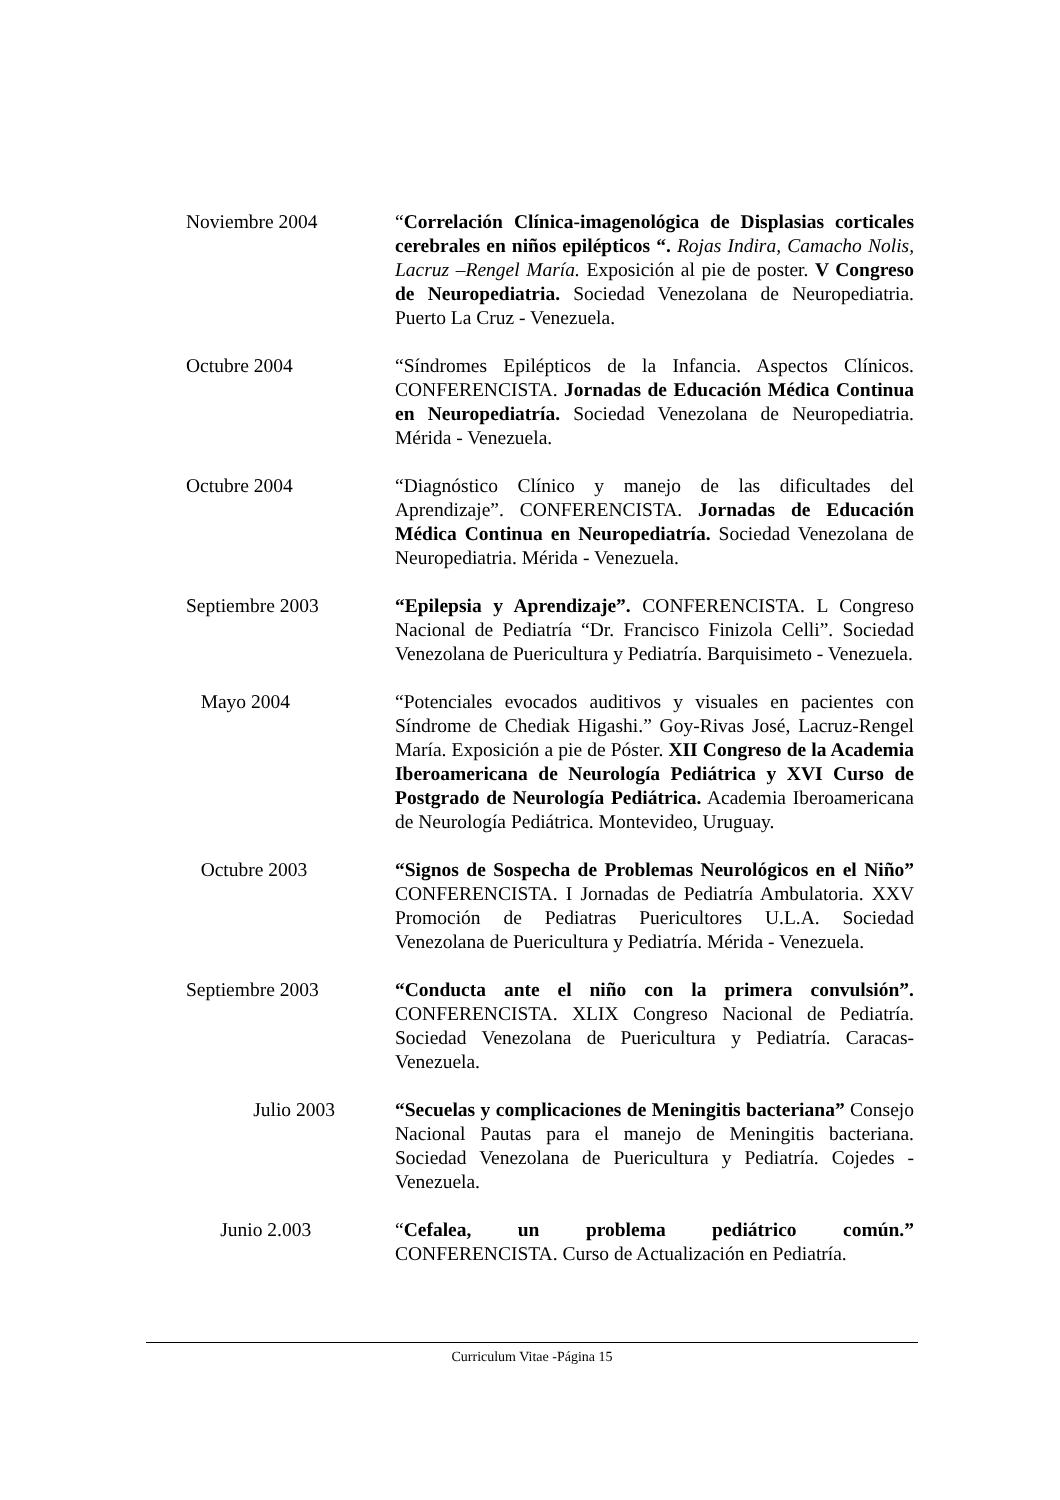Noviembre 2004 “Correlación Clínica-imagenológica de Displasias corticales cerebrales en niños epilépticos “. Rojas Indira, Camacho Nolis, Lacruz –Rengel María. Exposición al pie de poster. V Congreso de Neuropediatria. Sociedad Venezolana de Neuropediatria. Puerto La Cruz - Venezuela.
Octubre 2004 “Síndromes Epilépticos de la Infancia. Aspectos Clínicos. CONFERENCISTA. Jornadas de Educación Médica Continua en Neuropediatría. Sociedad Venezolana de Neuropediatria. Mérida - Venezuela.
Octubre 2004 “Diagnóstico Clínico y manejo de las dificultades del Aprendizaje”. CONFERENCISTA. Jornadas de Educación Médica Continua en Neuropediatría. Sociedad Venezolana de Neuropediatria. Mérida - Venezuela.
Septiembre 2003 “Epilepsia y Aprendizaje”. CONFERENCISTA. L Congreso Nacional de Pediatría “Dr. Francisco Finizola Celli”. Sociedad Venezolana de Puericultura y Pediatría. Barquisimeto - Venezuela.
Mayo 2004 “Potenciales evocados auditivos y visuales en pacientes con Síndrome de Chediak Higashi.” Goy-Rivas José, Lacruz-Rengel María. Exposición a pie de Póster. XII Congreso de la Academia Iberoamericana de Neurología Pediátrica y XVI Curso de Postgrado de Neurología Pediátrica. Academia Iberoamericana de Neurología Pediátrica. Montevideo, Uruguay.
Octubre 2003 “Signos de Sospecha de Problemas Neurológicos en el Niño” CONFERENCISTA. I Jornadas de Pediatría Ambulatoria. XXV Promoción de Pediatras Puericultores U.L.A. Sociedad Venezolana de Puericultura y Pediatría. Mérida - Venezuela.
Septiembre 2003 “Conducta ante el niño con la primera convulsión”. CONFERENCISTA. XLIX Congreso Nacional de Pediatría. Sociedad Venezolana de Puericultura y Pediatría. Caracas-Venezuela.
Julio 2003 “Secuelas y complicaciones de Meningitis bacteriana” Consejo Nacional Pautas para el manejo de Meningitis bacteriana. Sociedad Venezolana de Puericultura y Pediatría. Cojedes - Venezuela.
Junio 2.003 “Cefalea, un problema pediátrico común.” CONFERENCISTA. Curso de Actualización en Pediatría.
Curriculum Vitae -Página 15